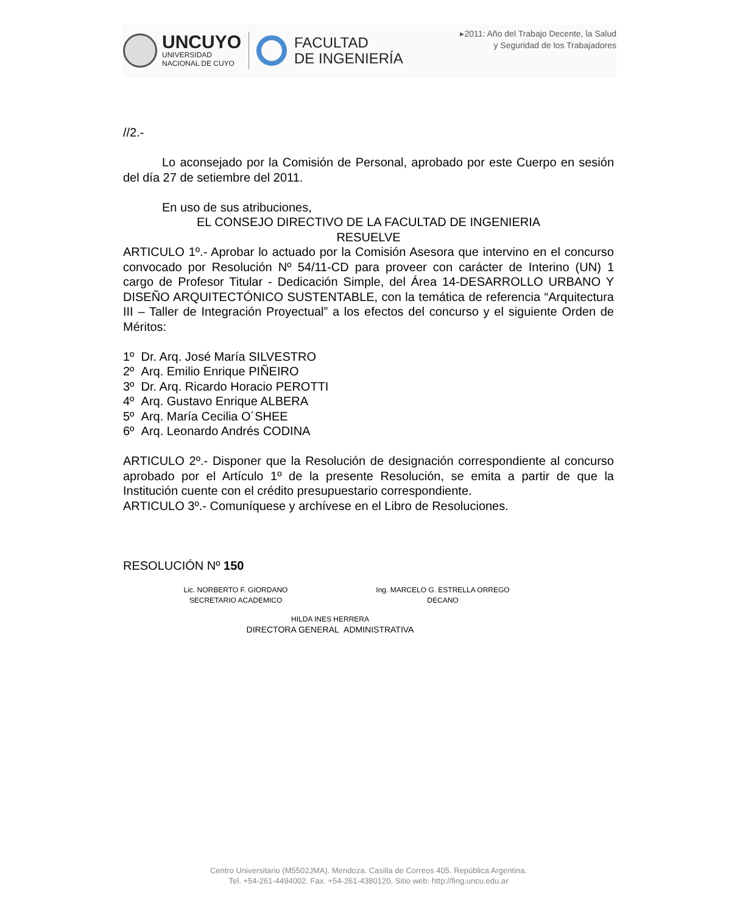UNCUYO
UNIVERSIDAD
NACIONAL DE CUYO
FACULTAD
DE INGENIERÍA
▸2011: Año del Trabajo Decente, la Salud
y Seguridad de los Trabajadores
//2.-
Lo aconsejado por la Comisión de Personal, aprobado por este Cuerpo en sesión del día 27 de setiembre del 2011.
En uso de sus atribuciones,
EL CONSEJO DIRECTIVO DE LA FACULTAD DE INGENIERIA
RESUELVE
ARTICULO 1º.- Aprobar lo actuado por la Comisión Asesora que intervino en el concurso convocado por Resolución Nº 54/11-CD para proveer con carácter de Interino (UN) 1 cargo de Profesor Titular - Dedicación Simple, del Área 14-DESARROLLO URBANO Y DISEÑO ARQUITECTÓNICO SUSTENTABLE, con la temática de referencia “Arquitectura III – Taller de Integración Proyectual” a los efectos del concurso y el siguiente Orden de Méritos:
1º Dr. Arq. José María SILVESTRO
2º Arq. Emilio Enrique PIÑEIRO
3º Dr. Arq. Ricardo Horacio PEROTTI
4º Arq. Gustavo Enrique ALBERA
5º Arq. María Cecilia O´SHEE
6º Arq. Leonardo Andrés CODINA
ARTICULO 2º.- Disponer que la Resolución de designación correspondiente al concurso aprobado por el Artículo 1º de la presente Resolución, se emita a partir de que la Institución cuente con el crédito presupuestario correspondiente.
ARTICULO 3º.- Comuníquese y archívese en el Libro de Resoluciones.
RESOLUCIÓN Nº 150
Lic. NORBERTO F. GIORDANO
SECRETARIO ACADEMICO
Ing. MARCELO G. ESTRELLA ORREGO
DECANO
HILDA INES HERRERA
DIRECTORA GENERAL ADMINISTRATIVA
Centro Universitario (M5502JMA). Mendoza. Casilla de Correos 405. República Argentina.
Tel. +54-261-4494002. Fax. +54-261-4380120. Sitio web: http://fing.uncu.edu.ar